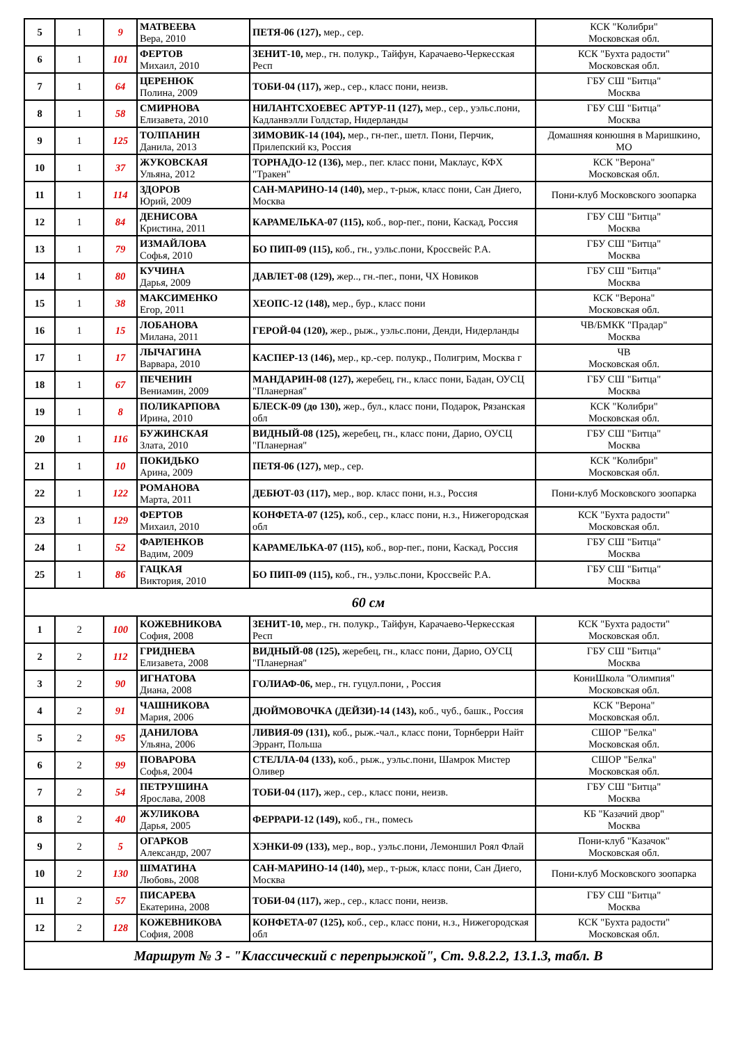| 5 | 1 | 9 | МАТВЕЕВА Вера, 2010 | ПЕТЯ-06 (127), мер., сер. | КСК "Колибри" Московская обл. |
| 6 | 1 | 101 | ФЕРТОВ Михаил, 2010 | ЗЕНИТ-10, мер., гн. полукр., Тайфун, Карачаево-Черкесская Респ | КСК "Бухта радости" Московская обл. |
| 7 | 1 | 64 | ЦЕРЕНЮК Полина, 2009 | ТОБИ-04 (117), жер., сер., класс пони, неизв. | ГБУ СШ "Битца" Москва |
| 8 | 1 | 58 | СМИРНОВА Елизавета, 2010 | НИЛАНТСХОЕВЕС АРТУР-11 (127), мер., сер., уэльс.пони, Кадланвэлли Голдстар, Нидерланды | ГБУ СШ "Битца" Москва |
| 9 | 1 | 125 | ТОЛПАНИН Данила, 2013 | ЗИМОВИК-14 (104), мер., гн-пег., шетл. Пони, Перчик, Прилепский кз, Россия | Домашняя конюшня в Маришкино, МО |
| 10 | 1 | 37 | ЖУКОВСКАЯ Ульяна, 2012 | ТОРНАДО-12 (136), мер., пег. класс пони, Маклаус, КФХ "Тракен" | КСК "Верона" Московская обл. |
| 11 | 1 | 114 | ЗДОРОВ Юрий, 2009 | САН-МАРИНО-14 (140), мер., т-рыж, класс пони, Сан Диего, Москва | Пони-клуб Московского зоопарка |
| 12 | 1 | 84 | ДЕНИСОВА Кристина, 2011 | КАРАМЕЛЬКА-07 (115), коб., вор-пег., пони, Каскад, Россия | ГБУ СШ "Битца" Москва |
| 13 | 1 | 79 | ИЗМАЙЛОВА Софья, 2010 | БО ПИП-09 (115), коб., гн., уэльс.пони, Кроссвейс Р.А. | ГБУ СШ "Битца" Москва |
| 14 | 1 | 80 | КУЧИНА Дарья, 2009 | ДАВЛЕТ-08 (129), жер.., гн.-пег., пони, ЧХ Новиков | ГБУ СШ "Битца" Москва |
| 15 | 1 | 38 | МАКСИМЕНКО Егор, 2011 | ХЕОПС-12 (148), мер., бур., класс пони | КСК "Верона" Московская обл. |
| 16 | 1 | 15 | ЛОБАНОВА Милана, 2011 | ГЕРОЙ-04 (120), жер., рыж., уэльс.пони, Денди, Нидерланды | ЧВ/БМКК "Прадар" Москва |
| 17 | 1 | 17 | ЛЫЧАГИНА Варвара, 2010 | КАСПЕР-13 (146), мер., кр.-сер. полукр., Полигрим, Москва г | ЧВ Московская обл. |
| 18 | 1 | 67 | ПЕЧЕНИН Вениамин, 2009 | МАНДАРИН-08 (127), жеребец, гн., класс пони, Бадан, ОУСЦ "Планерная" | ГБУ СШ "Битца" Москва |
| 19 | 1 | 8 | ПОЛИКАРПОВА Ирина, 2010 | БЛЕСК-09 (до 130), жер., бул., класс пони, Подарок, Рязанская обл | КСК "Колибри" Московская обл. |
| 20 | 1 | 116 | БУЖИНСКАЯ Злата, 2010 | ВИДНЫЙ-08 (125), жеребец, гн., класс пони, Дарио, ОУСЦ "Планерная" | ГБУ СШ "Битца" Москва |
| 21 | 1 | 10 | ПОКИДЬКО Арина, 2009 | ПЕТЯ-06 (127), мер., сер. | КСК "Колибри" Московская обл. |
| 22 | 1 | 122 | РОМАНОВА Марта, 2011 | ДЕБЮТ-03 (117), мер., вор. класс пони, н.з., Россия | Пони-клуб Московского зоопарка |
| 23 | 1 | 129 | ФЕРТОВ Михаил, 2010 | КОНФЕТА-07 (125), коб., сер., класс пони, н.з., Нижегородская обл | КСК "Бухта радости" Московская обл. |
| 24 | 1 | 52 | ФАРЛЕНКОВ Вадим, 2009 | КАРАМЕЛЬКА-07 (115), коб., вор-пег., пони, Каскад, Россия | ГБУ СШ "Битца" Москва |
| 25 | 1 | 86 | ГАЦКАЯ Виктория, 2010 | БО ПИП-09 (115), коб., гн., уэльс.пони, Кроссвейс Р.А. | ГБУ СШ "Битца" Москва |
| 60 см | | | | | |
| 1 | 2 | 100 | КОЖЕВНИКОВА София, 2008 | ЗЕНИТ-10, мер., гн. полукр., Тайфун, Карачаево-Черкесская Респ | КСК "Бухта радости" Московская обл. |
| 2 | 2 | 112 | ГРИДНЕВА Елизавета, 2008 | ВИДНЫЙ-08 (125), жеребец, гн., класс пони, Дарио, ОУСЦ "Планерная" | ГБУ СШ "Битца" Москва |
| 3 | 2 | 90 | ИГНАТОВА Диана, 2008 | ГОЛИАФ-06, мер., гн. гуцул.пони, , Россия | КониШкола "Олимпия" Московская обл. |
| 4 | 2 | 91 | ЧАШНИКОВА Мария, 2006 | ДЮЙМОВОЧКА (ДЕЙЗИ)-14 (143), коб., чуб., башк., Россия | КСК "Верона" Московская обл. |
| 5 | 2 | 95 | ДАНИЛОВА Ульяна, 2006 | ЛИВИЯ-09 (131), коб., рыж.-чал., класс пони, Торнберри Найт Эррант, Польша | СШОР "Белка" Московская обл. |
| 6 | 2 | 99 | ПОВАРОВА Софья, 2004 | СТЕЛЛА-04 (133), коб., рыж., уэльс.пони, Шамрок Мистер Оливер | СШОР "Белка" Московская обл. |
| 7 | 2 | 54 | ПЕТРУШИНА Ярослава, 2008 | ТОБИ-04 (117), жер., сер., класс пони, неизв. | ГБУ СШ "Битца" Москва |
| 8 | 2 | 40 | ЖУЛИКОВА Дарья, 2005 | ФЕРРАРИ-12 (149), коб., гн., помесь | КБ "Казачий двор" Москва |
| 9 | 2 | 5 | ОГАРКОВ Александр, 2007 | ХЭНКИ-09 (133), мер., вор., уэльс.пони, Лемоншил Роял Флай | Пони-клуб "Казачок" Московская обл. |
| 10 | 2 | 130 | ШМАТИНА Любовь, 2008 | САН-МАРИНО-14 (140), мер., т-рыж, класс пони, Сан Диего, Москва | Пони-клуб Московского зоопарка |
| 11 | 2 | 57 | ПИСАРЕВА Екатерина, 2008 | ТОБИ-04 (117), жер., сер., класс пони, неизв. | ГБУ СШ "Битца" Москва |
| 12 | 2 | 128 | КОЖЕВНИКОВА София, 2008 | КОНФЕТА-07 (125), коб., сер., класс пони, н.з., Нижегородская обл | КСК "Бухта радости" Московская обл. |
| Маршрут № 3 - "Классический с перепрыжкой", Ст. 9.8.2.2, 13.1.3, табл. В | | | | | |